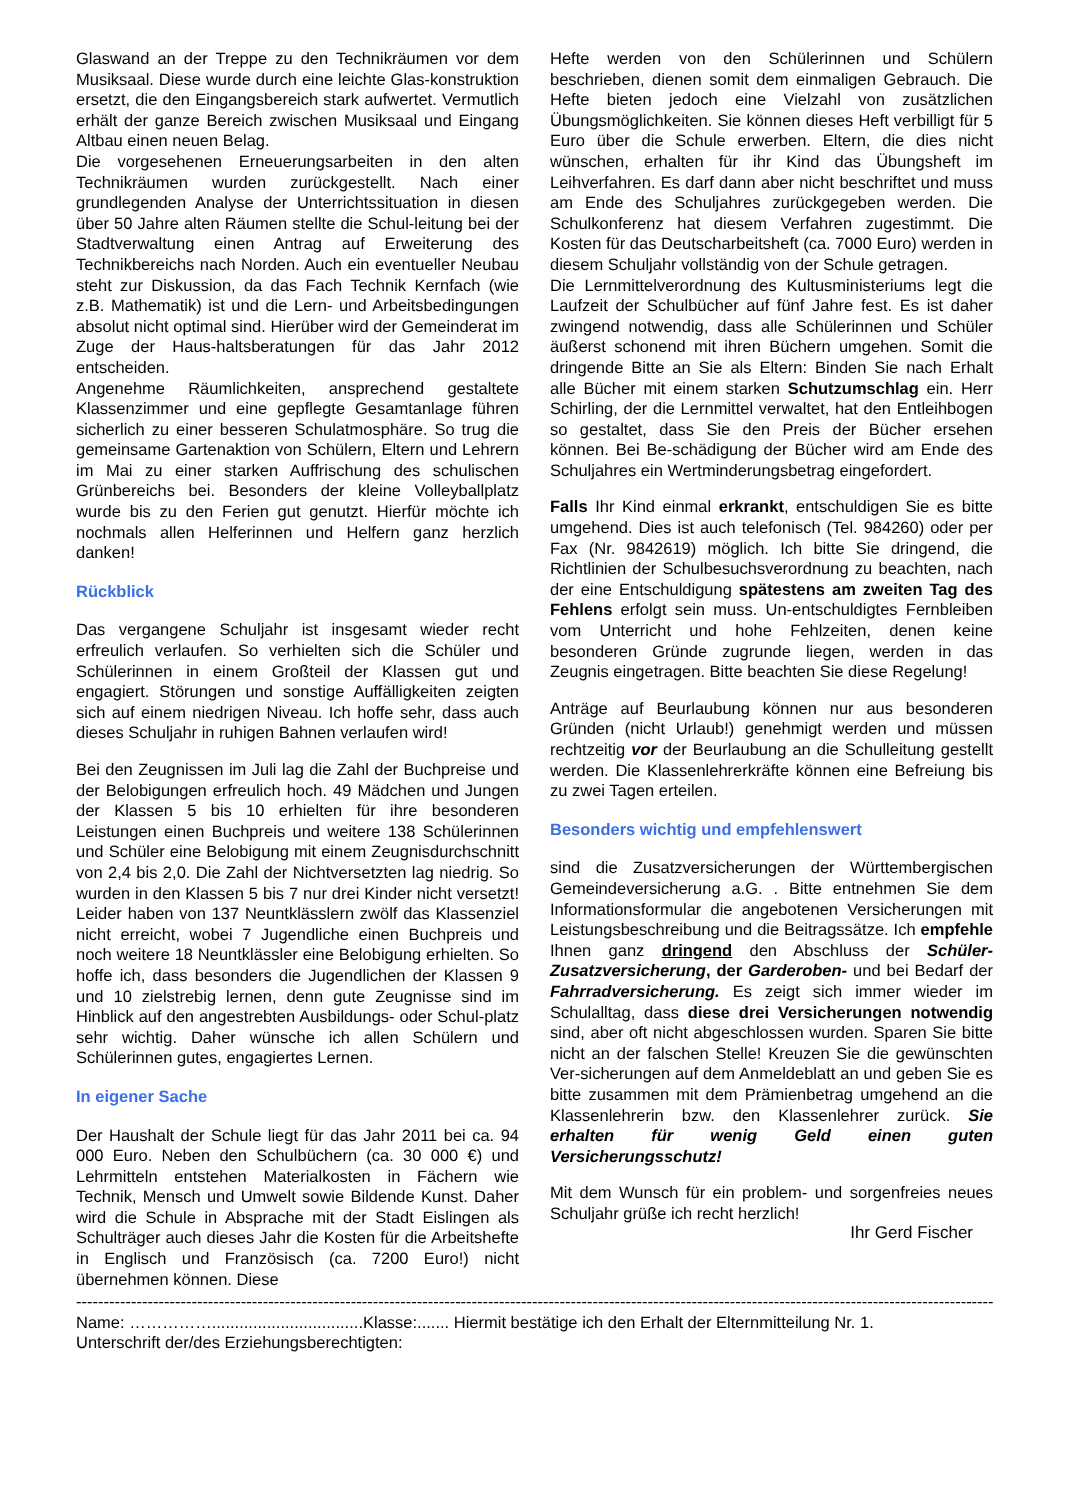Glaswand an der Treppe zu den Technikräumen vor dem Musiksaal. Diese wurde durch eine leichte Glas-konstruktion ersetzt, die den Eingangsbereich stark aufwertet. Vermutlich erhält der ganze Bereich zwischen Musiksaal und Eingang Altbau einen neuen Belag.
Die vorgesehenen Erneuerungsarbeiten in den alten Technikräumen wurden zurückgestellt. Nach einer grundlegenden Analyse der Unterrichtssituation in diesen über 50 Jahre alten Räumen stellte die Schul-leitung bei der Stadtverwaltung einen Antrag auf Erweiterung des Technikbereichs nach Norden. Auch ein eventueller Neubau steht zur Diskussion, da das Fach Technik Kernfach (wie z.B. Mathematik) ist und die Lern- und Arbeitsbedingungen absolut nicht optimal sind. Hierüber wird der Gemeinderat im Zuge der Haus-haltsberatungen für das Jahr 2012 entscheiden.
Angenehme Räumlichkeiten, ansprechend gestaltete Klassenzimmer und eine gepflegte Gesamtanlage führen sicherlich zu einer besseren Schulatmosphäre. So trug die gemeinsame Gartenaktion von Schülern, Eltern und Lehrern im Mai zu einer starken Auffrischung des schulischen Grünbereichs bei. Besonders der kleine Volleyballplatz wurde bis zu den Ferien gut genutzt. Hierfür möchte ich nochmals allen Helferinnen und Helfern ganz herzlich danken!
Rückblick
Das vergangene Schuljahr ist insgesamt wieder recht erfreulich verlaufen. So verhielten sich die Schüler und Schülerinnen in einem Großteil der Klassen gut und engagiert. Störungen und sonstige Auffälligkeiten zeigten sich auf einem niedrigen Niveau. Ich hoffe sehr, dass auch dieses Schuljahr in ruhigen Bahnen verlaufen wird!
Bei den Zeugnissen im Juli lag die Zahl der Buchpreise und der Belobigungen erfreulich hoch. 49 Mädchen und Jungen der Klassen 5 bis 10 erhielten für ihre besonderen Leistungen einen Buchpreis und weitere 138 Schülerinnen und Schüler eine Belobigung mit einem Zeugnisdurchschnitt von 2,4 bis 2,0. Die Zahl der Nichtversetzten lag niedrig. So wurden in den Klassen 5 bis 7 nur drei Kinder nicht versetzt! Leider haben von 137 Neuntklässlern zwölf das Klassenziel nicht erreicht, wobei 7 Jugendliche einen Buchpreis und noch weitere 18 Neuntklässler eine Belobigung erhielten. So hoffe ich, dass besonders die Jugendlichen der Klassen 9 und 10 zielstrebig lernen, denn gute Zeugnisse sind im Hinblick auf den angestrebten Ausbildungs- oder Schul-platz sehr wichtig. Daher wünsche ich allen Schülern und Schülerinnen gutes, engagiertes Lernen.
In eigener Sache
Der Haushalt der Schule liegt für das Jahr 2011 bei ca. 94 000 Euro. Neben den Schulbüchern (ca. 30 000 €) und Lehrmitteln entstehen Materialkosten in Fächern wie Technik, Mensch und Umwelt sowie Bildende Kunst. Daher wird die Schule in Absprache mit der Stadt Eislingen als Schulträger auch dieses Jahr die Kosten für die Arbeitshefte in Englisch und Französisch (ca. 7200 Euro!) nicht übernehmen können. Diese
Hefte werden von den Schülerinnen und Schülern beschrieben, dienen somit dem einmaligen Gebrauch. Die Hefte bieten jedoch eine Vielzahl von zusätzlichen Übungsmöglichkeiten. Sie können dieses Heft verbilligt für 5 Euro über die Schule erwerben. Eltern, die dies nicht wünschen, erhalten für ihr Kind das Übungsheft im Leihverfahren. Es darf dann aber nicht beschriftet und muss am Ende des Schuljahres zurückgegeben werden. Die Schulkonferenz hat diesem Verfahren zugestimmt. Die Kosten für das Deutscharbeitsheft (ca. 7000 Euro) werden in diesem Schuljahr vollständig von der Schule getragen.
Die Lernmittelverordnung des Kultusministeriums legt die Laufzeit der Schulbücher auf fünf Jahre fest. Es ist daher zwingend notwendig, dass alle Schülerinnen und Schüler äußerst schonend mit ihren Büchern umgehen. Somit die dringende Bitte an Sie als Eltern: Binden Sie nach Erhalt alle Bücher mit einem starken Schutzumschlag ein. Herr Schirling, der die Lernmittel verwaltet, hat den Entleihbogen so gestaltet, dass Sie den Preis der Bücher ersehen können. Bei Be-schädigung der Bücher wird am Ende des Schuljahres ein Wertminderungsbetrag eingefordert.
Falls Ihr Kind einmal erkrankt, entschuldigen Sie es bitte umgehend. Dies ist auch telefonisch (Tel. 984260) oder per Fax (Nr. 9842619) möglich. Ich bitte Sie dringend, die Richtlinien der Schulbesuchsverordnung zu beachten, nach der eine Entschuldigung spätestens am zweiten Tag des Fehlens erfolgt sein muss. Un-entschuldigtes Fernbleiben vom Unterricht und hohe Fehlzeiten, denen keine besonderen Gründe zugrunde liegen, werden in das Zeugnis eingetragen. Bitte beachten Sie diese Regelung!
Anträge auf Beurlaubung können nur aus besonderen Gründen (nicht Urlaub!) genehmigt werden und müssen rechtzeitig vor der Beurlaubung an die Schulleitung gestellt werden. Die Klassenlehrerkräfte können eine Befreiung bis zu zwei Tagen erteilen.
Besonders wichtig und empfehlenswert
sind die Zusatzversicherungen der Württembergischen Gemeindeversicherung a.G. . Bitte entnehmen Sie dem Informationsformular die angebotenen Versicherungen mit Leistungsbeschreibung und die Beitragssätze. Ich empfehle Ihnen ganz dringend den Abschluss der Schüler-Zusatzversicherung, der Garderoben- und bei Bedarf der Fahrradversicherung. Es zeigt sich immer wieder im Schulalltag, dass diese drei Versicherungen notwendig sind, aber oft nicht abgeschlossen wurden. Sparen Sie bitte nicht an der falschen Stelle! Kreuzen Sie die gewünschten Ver-sicherungen auf dem Anmeldeblatt an und geben Sie es bitte zusammen mit dem Prämienbetrag umgehend an die Klassenlehrerin bzw. den Klassenlehrer zurück. Sie erhalten für wenig Geld einen guten Versicherungsschutz!
Mit dem Wunsch für ein problem- und sorgenfreies neues Schuljahr grüße ich recht herzlich!
Ihr Gerd Fischer
-----------------------------------------------------------------------------------------------------------------------------------------------------------------------
Name: …………….................................Klasse:....... Hiermit bestätige ich den Erhalt der Elternmitteilung Nr. 1.
Unterschrift der/des Erziehungsberechtigten: